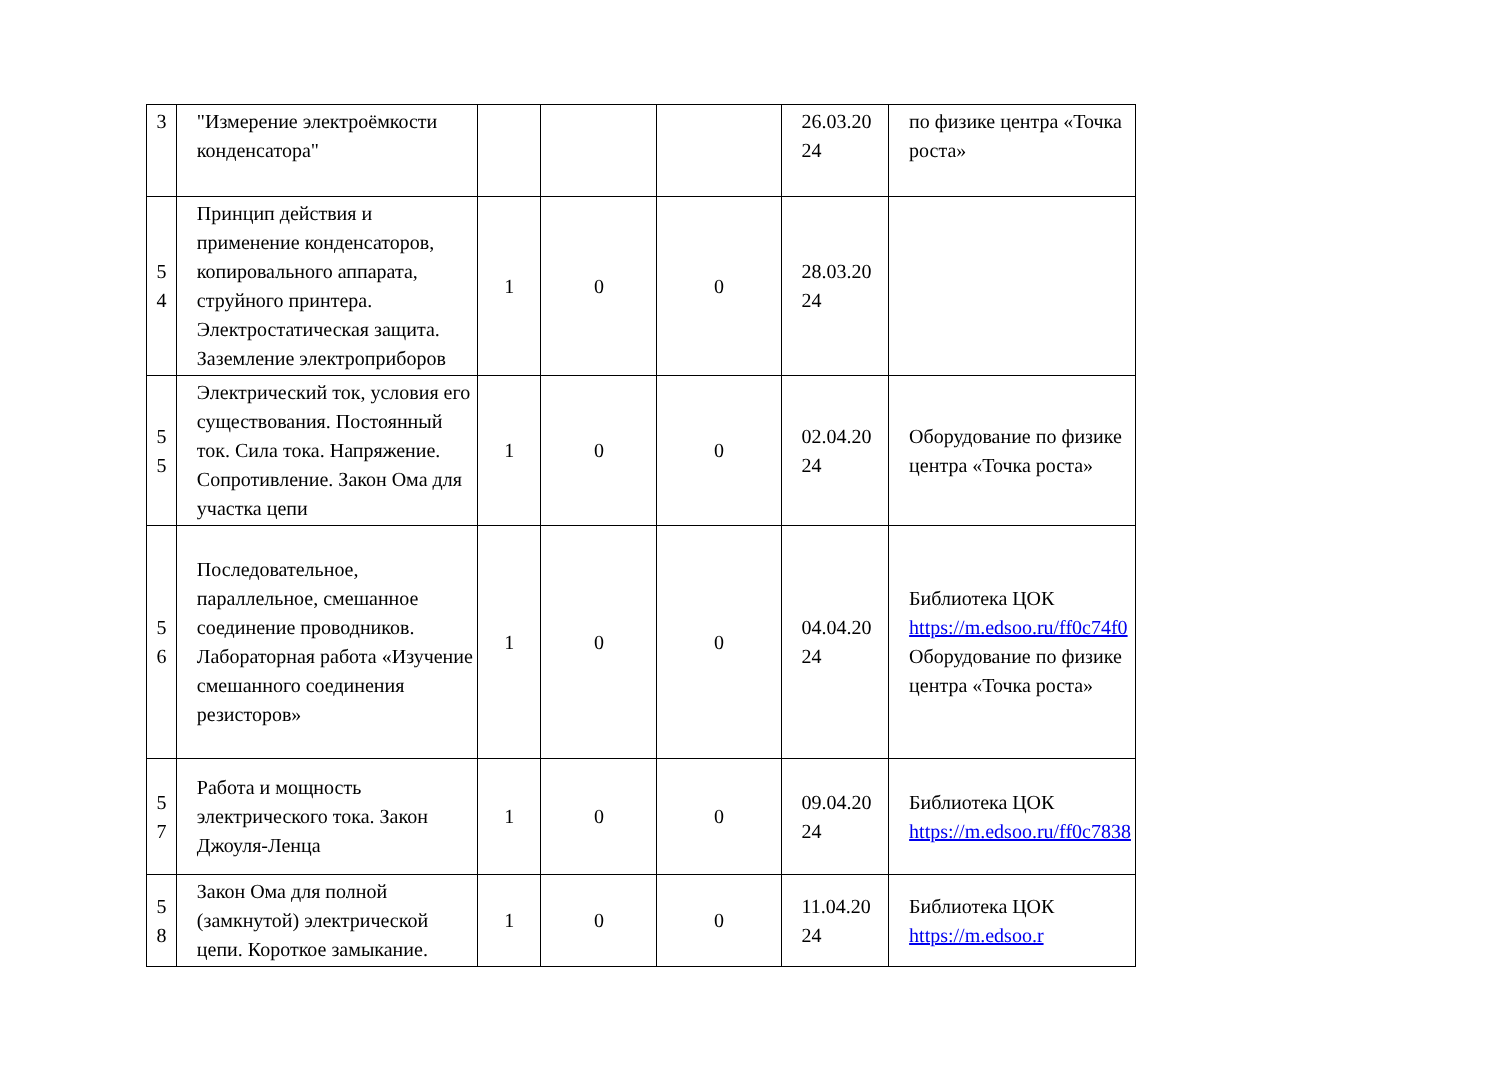| 3 | "Измерение электроёмкости конденсатора" | | | | 26.03.20 24 | по физике центра «Точка роста» |
| 5 4 | Принцип действия и применение конденсаторов, копировального аппарата, струйного принтера. Электростатическая защита. Заземление электроприборов | 1 | 0 | 0 | 28.03.20 24 | |
| 5 5 | Электрический ток, условия его существования. Постоянный ток. Сила тока. Напряжение. Сопротивление. Закон Ома для участка цепи | 1 | 0 | 0 | 02.04.20 24 | Оборудование по физике центра «Точка роста» |
| 5 6 | Последовательное, параллельное, смешанное соединение проводников. Лабораторная работа «Изучение смешанного соединения резисторов» | 1 | 0 | 0 | 04.04.20 24 | Библиотека ЦОК https://m.edsoo.ru/ff0c74f0 Оборудование по физике центра «Точка роста» |
| 5 7 | Работа и мощность электрического тока. Закон Джоуля-Ленца | 1 | 0 | 0 | 09.04.20 24 | Библиотека ЦОК https://m.edsoo.ru/ff0c7838 |
| 5 8 | Закон Ома для полной (замкнутой) электрической цепи. Короткое замыкание. | 1 | 0 | 0 | 11.04.20 24 | Библиотека ЦОК https://m.edsoo.r |